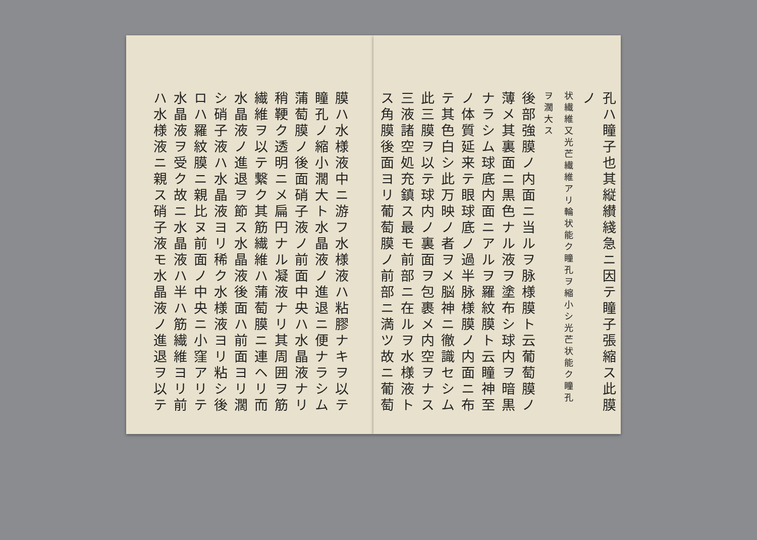孔ハ瞳子也其縦纉綫急ニ因テ瞳子張縮ス此膜ノ
状繊維又光芒繊維アリ輪状能ク瞳孔ヲ縮小シ光芒状能ク瞳孔ヲ濶大ス
後部強膜ノ内面ニ当ルヲ脉様膜ト云葡萄膜ノ
薄メ其裏面ニ黒色ナル液ヲ塗布シ球内ヲ暗黒
ナラシム球底内面ニアルヲ羅紋膜ト云瞳神至
ノ体質延来テ眼球底ノ過半脉様膜ノ内面ニ布
テ其色白シ此万映ノ者ヲメ脳神ニ徹識セシム
此三膜ヲ以テ球内ノ裏面ヲ包裹メ内空ヲナス
三液諸空処充鎮ス最モ前部ニ在ルヲ水様液ト
ス角膜後面ヨリ葡萄膜ノ前部ニ満ツ故ニ葡萄
膜ハ水様液中ニ游フ水様液ハ粘膠ナキヲ以テ
瞳孔ノ縮小濶大ト水晶液ノ進退ニ便ナラシム
蒲萄膜ノ後面硝子液ノ前面中央ハ水晶液ナリ
稍鞕ク透明ニメ扁円ナル凝液ナリ其周囲ヲ筋
繊維ヲ以テ繋ク其筋繊維ハ蒲萄膜ニ連ヘリ而
水晶液ノ進退ヲ節ス水晶液後面ハ前面ヨリ濶
シ硝子液ハ水晶液ヨリ稀ク水様液ヨリ粘シ後
ロハ羅紋膜ニ親比ヌ前面ノ中央ニ小窪アリテ
水晶液ヲ受ク故ニ水晶液ハ半ハ筋繊維ヨリ前
ハ水様液ニ親ス硝子液モ水晶液ノ進退ヲ以テ